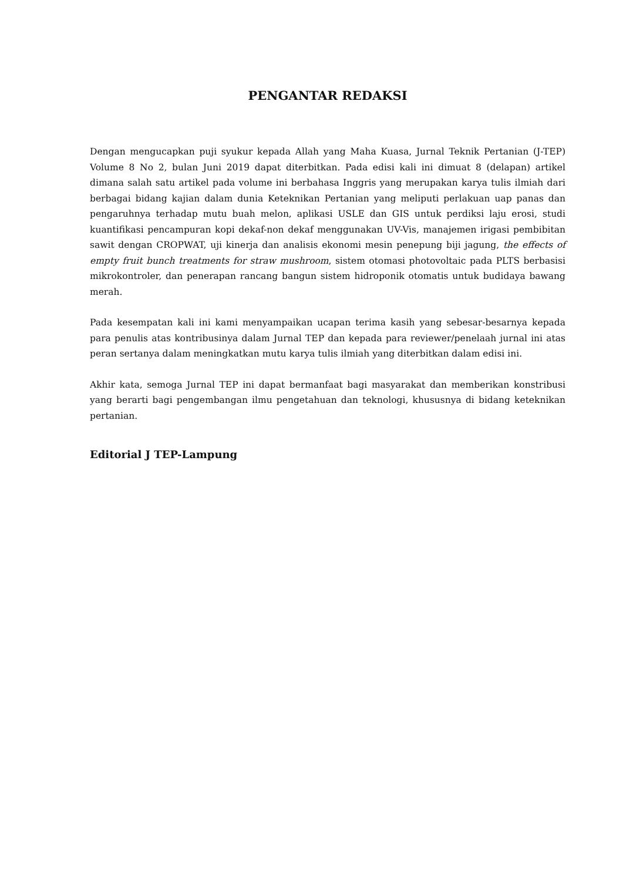PENGANTAR REDAKSI
Dengan mengucapkan puji syukur kepada Allah yang Maha Kuasa, Jurnal Teknik Pertanian (J-TEP) Volume 8 No 2, bulan Juni 2019 dapat diterbitkan. Pada edisi kali ini dimuat 8 (delapan) artikel dimana salah satu artikel pada volume ini berbahasa Inggris yang merupakan karya tulis ilmiah dari berbagai bidang kajian dalam dunia Keteknikan Pertanian yang meliputi perlakuan uap panas dan pengaruhnya terhadap mutu buah melon, aplikasi USLE dan GIS untuk perdiksi laju erosi, studi kuantifikasi pencampuran kopi dekaf-non dekaf menggunakan UV-Vis, manajemen irigasi pembibitan sawit dengan CROPWAT, uji kinerja dan analisis ekonomi mesin penepung biji jagung, the effects of empty fruit bunch treatments for straw mushroom, sistem otomasi photovoltaic pada PLTS berbasisi mikrokontroler, dan penerapan rancang bangun sistem hidroponik otomatis untuk budidaya bawang merah.
Pada kesempatan kali ini kami menyampaikan ucapan terima kasih yang sebesar-besarnya kepada para penulis atas kontribusinya dalam Jurnal TEP dan kepada para reviewer/penelaah jurnal ini atas peran sertanya dalam meningkatkan mutu karya tulis ilmiah yang diterbitkan dalam edisi ini.
Akhir kata, semoga Jurnal TEP ini dapat bermanfaat bagi masyarakat dan memberikan konstribusi yang berarti bagi pengembangan ilmu pengetahuan dan teknologi, khususnya di bidang keteknikan pertanian.
Editorial J TEP-Lampung